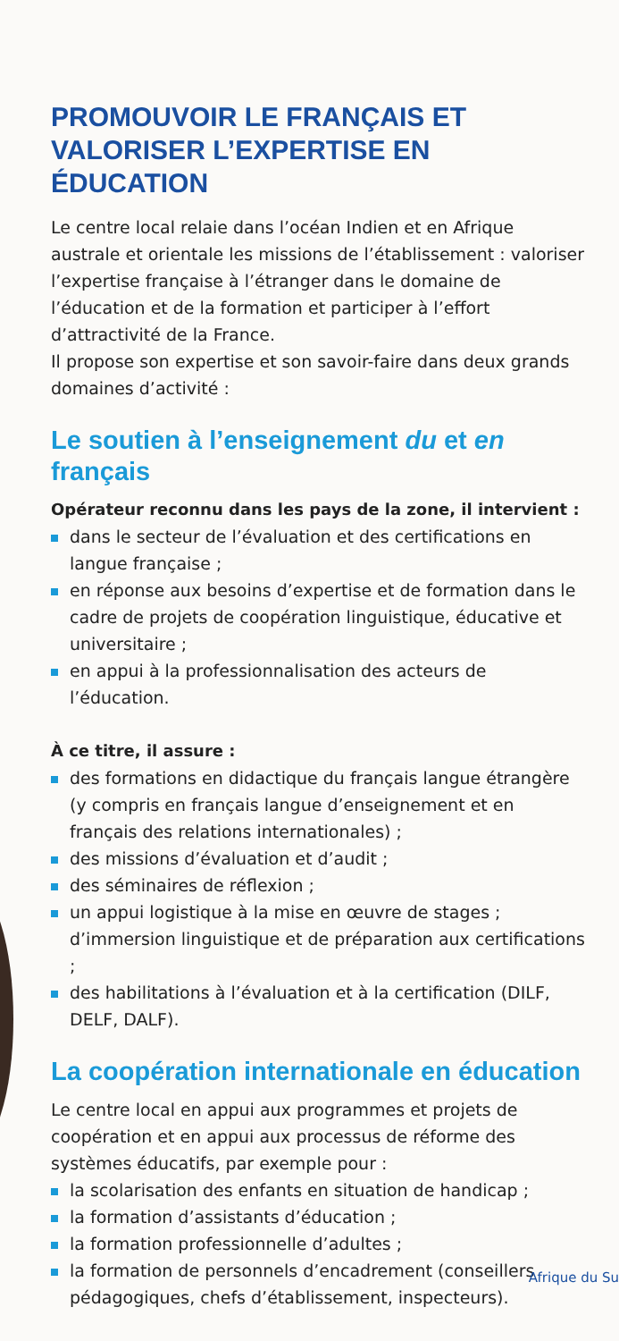PROMOUVOIR LE FRANÇAIS ET VALORISER L’EXPERTISE EN ÉDUCATION
Le centre local relaie dans l’océan Indien et en Afrique australe et orientale les missions de l’établissement : valoriser l’expertise française à l’étranger dans le domaine de l’éducation et de la formation et participer à l’effort d’attractivité de la France.
Il propose son expertise et son savoir-faire dans deux grands domaines d’activité :
Le soutien à l’enseignement du et en français
Opérateur reconnu dans les pays de la zone, il intervient :
dans le secteur de l’évaluation et des certifications en langue française ;
en réponse aux besoins d’expertise et de formation dans le cadre de projets de coopération linguistique, éducative et universitaire ;
en appui à la professionnalisation des acteurs de l’éducation.
À ce titre, il assure :
des formations en didactique du français langue étrangère (y compris en français langue d’enseignement et en français des relations internationales) ;
des missions d’évaluation et d’audit ;
des séminaires de réflexion ;
un appui logistique à la mise en œuvre de stages ; d’immersion linguistique et de préparation aux certifications ;
des habilitations à l’évaluation et à la certification (DILF, DELF, DALF).
La coopération internationale en éducation
Le centre local en appui aux programmes et projets de coopération et en appui aux processus de réforme des systèmes éducatifs, par exemple pour :
la scolarisation des enfants en situation de handicap ;
la formation d’assistants d’éducation ;
la formation professionnelle d’adultes ;
la formation de personnels d’encadrement (conseillers pédagogiques, chefs d’établissement, inspecteurs).
Afrique du Su